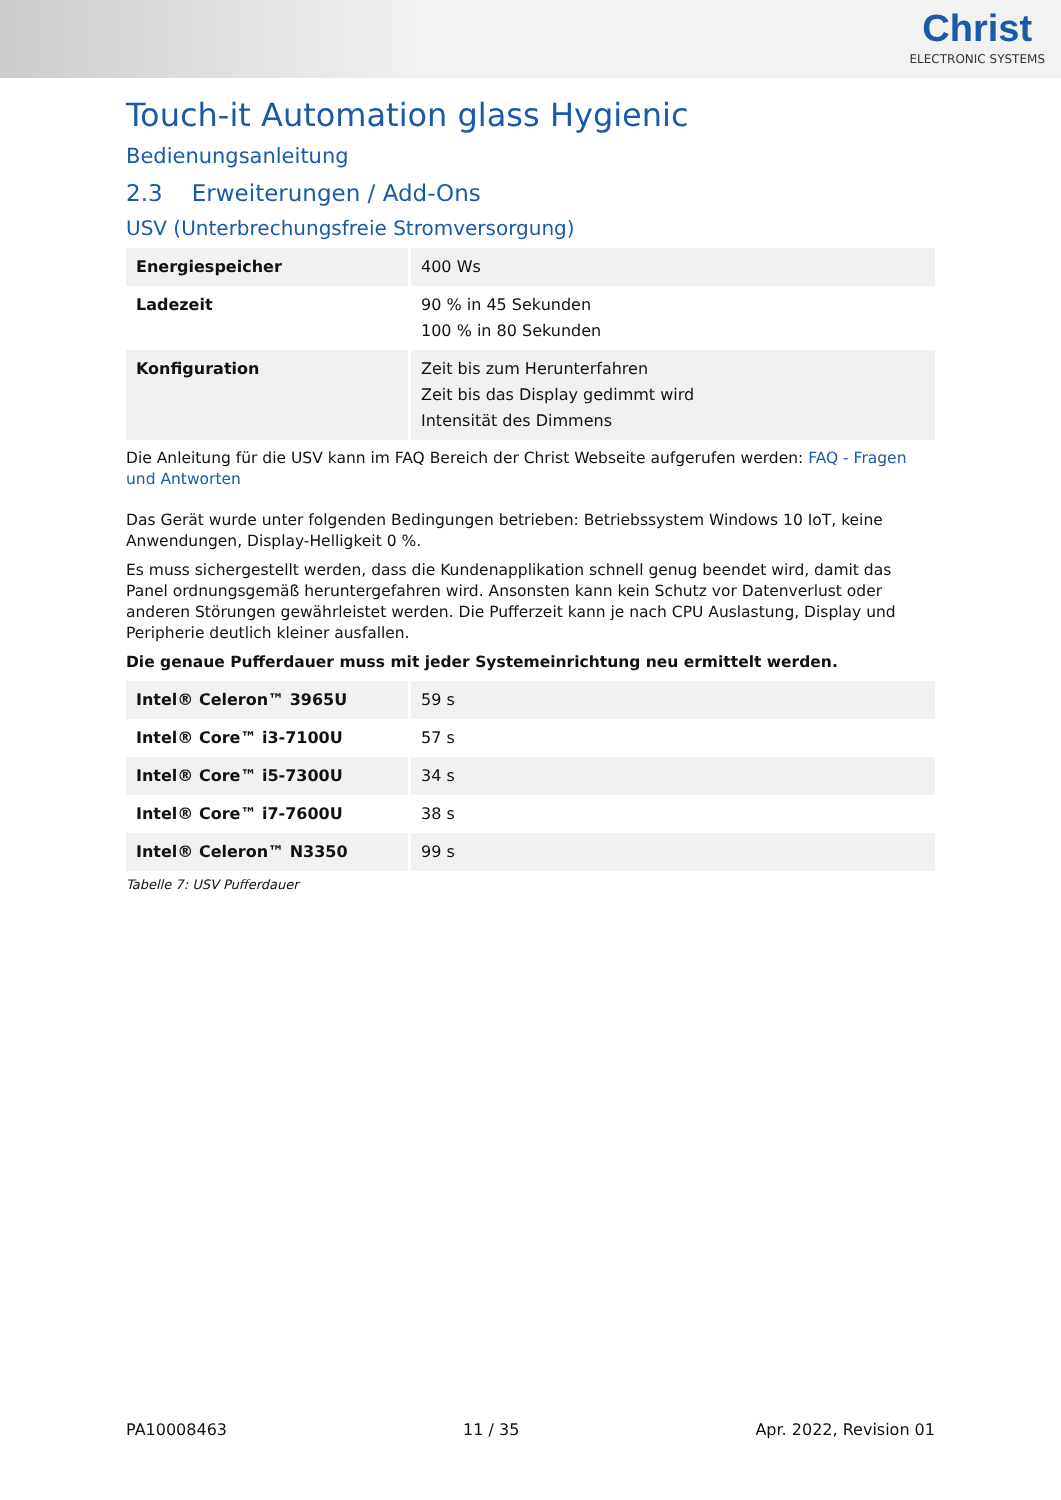Christ
ELECTRONIC SYSTEMS
Touch-it Automation glass Hygienic
Bedienungsanleitung
2.3 Erweiterungen / Add-Ons
USV (Unterbrechungsfreie Stromversorgung)
| Energiespeicher | 400 Ws |
| Ladezeit | 90 % in 45 Sekunden 100 % in 80 Sekunden |
| Konfiguration | Zeit bis zum Herunterfahren Zeit bis das Display gedimmt wird Intensität des Dimmens |
Die Anleitung für die USV kann im FAQ Bereich der Christ Webseite aufgerufen werden: FAQ - Fragen und Antworten
Das Gerät wurde unter folgenden Bedingungen betrieben: Betriebssystem Windows 10 IoT, keine Anwendungen, Display-Helligkeit 0 %.
Es muss sichergestellt werden, dass die Kundenapplikation schnell genug beendet wird, damit das Panel ordnungsgemäß heruntergefahren wird. Ansonsten kann kein Schutz vor Datenverlust oder anderen Störungen gewährleistet werden. Die Pufferzeit kann je nach CPU Auslastung, Display und Peripherie deutlich kleiner ausfallen.
Die genaue Pufferdauer muss mit jeder Systemeinrichtung neu ermittelt werden.
| Intel® Celeron™ 3965U | 59 s |
| Intel® Core™ i3-7100U | 57 s |
| Intel® Core™ i5-7300U | 34 s |
| Intel® Core™ i7-7600U | 38 s |
| Intel® Celeron™ N3350 | 99 s |
Tabelle 7: USV Pufferdauer
PA10008463 11 / 35 Apr. 2022, Revision 01